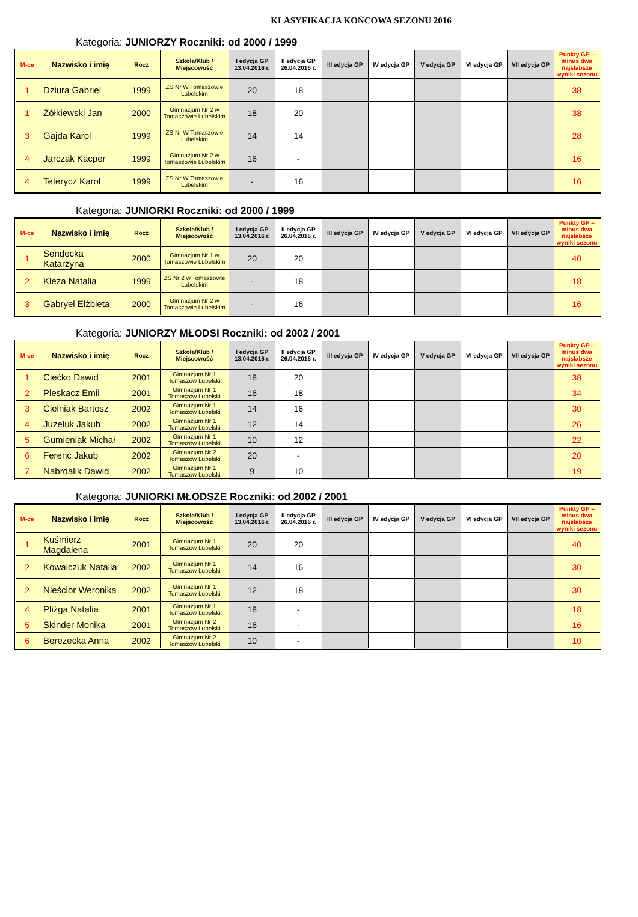KLASYFIKACJA KOŃCOWA SEZONU 2016
Kategoria: JUNIORZY Roczniki: od 2000 / 1999
| M-ce | Nazwisko i imię | Rocz | Szkoła/Klub / Miejscowość | I edycja GP 13.04.2016 r. | II edycja GP 26.04.2016 r. | III edycja GP | IV edycja GP | V edycja GP | VI edycja GP | VII edycja GP | Punkty GP – minus dwa najsłabsze wyniki sezonu |
| --- | --- | --- | --- | --- | --- | --- | --- | --- | --- | --- | --- |
| 1 | Dziura Gabriel | 1999 | ZS Nr W Tomaszowie Lubelskim | 20 | 18 | | | | | | 38 |
| 1 | Żółkiewski Jan | 2000 | Gimnazjum Nr 2 w Tomaszowie Lubelskim | 18 | 20 | | | | | | 38 |
| 3 | Gajda Karol | 1999 | ZS Nr W Tomaszowie Lubelskim | 14 | 14 | | | | | | 28 |
| 4 | Jarczak Kacper | 1999 | Gimnazjum Nr 2 w Tomaszowie Lubelskim | 16 | - | | | | | | 16 |
| 4 | Teterycz Karol | 1999 | ZS Nr W Tomaszowie Lubelskim | - | 16 | | | | | | 16 |
Kategoria: JUNIORKI Roczniki: od 2000 / 1999
| M-ce | Nazwisko i imię | Rocz | Szkoła/Klub / Miejscowość | I edycja GP 13.04.2016 r. | II edycja GP 26.04.2016 r. | III edycja GP | IV edycja GP | V edycja GP | VI edycja GP | VII edycja GP | Punkty GP – minus dwa najsłabsze wyniki sezonu |
| --- | --- | --- | --- | --- | --- | --- | --- | --- | --- | --- | --- |
| 1 | Sendecka Katarzyna | 2000 | Gimnazjum Nr 1 w Tomaszowie Lubelskim | 20 | 20 | | | | | | 40 |
| 2 | Kleza Natalia | 1999 | ZS Nr 2 w Tomaszowie Lubelskim | - | 18 | | | | | | 18 |
| 3 | Gabryel Elżbieta | 2000 | Gimnazjum Nr 2 w Tomaszowie Lubelskim | - | 16 | | | | | | 16 |
Kategoria: JUNIORZY MŁODSI Roczniki: od 2002 / 2001
| M-ce | Nazwisko i imię | Rocz | Szkoła/Klub / Miejscowość | I edycja GP 13.04.2016 r. | II edycja GP 26.04.2016 r. | III edycja GP | IV edycja GP | V edycja GP | VI edycja GP | VII edycja GP | Punkty GP – minus dwa najsłabsze wyniki sezonu |
| --- | --- | --- | --- | --- | --- | --- | --- | --- | --- | --- | --- |
| 1 | Ciećko Dawid | 2001 | Gimnazjum Nr 1 Tomaszów Lubelski | 18 | 20 | | | | | | 38 |
| 2 | Pleskacz Emil | 2001 | Gimnazjum Nr 1 Tomaszów Lubelski | 16 | 18 | | | | | | 34 |
| 3 | Cielniak Bartosz | 2002 | Gimnazjum Nr 1 Tomaszów Lubelski | 14 | 16 | | | | | | 30 |
| 4 | Juzeluk Jakub | 2002 | Gimnazjum Nr 1 Tomaszów Lubelski | 12 | 14 | | | | | | 26 |
| 5 | Gumieniak Michał | 2002 | Gimnazjum Nr 1 Tomaszów Lubelski | 10 | 12 | | | | | | 22 |
| 6 | Ferenc Jakub | 2002 | Gimnazjum Nr 2 Tomaszów Lubelski | 20 | - | | | | | | 20 |
| 7 | Nabrdalik Dawid | 2002 | Gimnazjum Nr 1 Tomaszów Lubelski | 9 | 10 | | | | | | 19 |
Kategoria: JUNIORKI MŁODSZE Roczniki: od 2002 / 2001
| M-ce | Nazwisko i imię | Rocz | Szkoła/Klub / Miejscowość | I edycja GP 13.04.2016 r. | II edycja GP 26.04.2016 r. | III edycja GP | IV edycja GP | V edycja GP | VI edycja GP | VII edycja GP | Punkty GP – minus dwa najsłabsze wyniki sezonu |
| --- | --- | --- | --- | --- | --- | --- | --- | --- | --- | --- | --- |
| 1 | Kuśmierz Magdalena | 2001 | Gimnazjum Nr 1 Tomaszów Lubelski | 20 | 20 | | | | | | 40 |
| 2 | Kowalczuk Natalia | 2002 | Gimnazjum Nr 1 Tomaszów Lubelski | 14 | 16 | | | | | | 30 |
| 2 | Nieścior Weronika | 2002 | Gimnazjum Nr 1 Tomaszów Lubelski | 12 | 18 | | | | | | 30 |
| 4 | Pliżga Natalia | 2001 | Gimnazjum Nr 1 Tomaszów Lubelski | 18 | - | | | | | | 18 |
| 5 | Skinder Monika | 2001 | Gimnazjum Nr 2 Tomaszów Lubelski | 16 | - | | | | | | 16 |
| 6 | Berezecka Anna | 2002 | Gimnazjum Nr 2 Tomaszów Lubelski | 10 | - | | | | | | 10 |